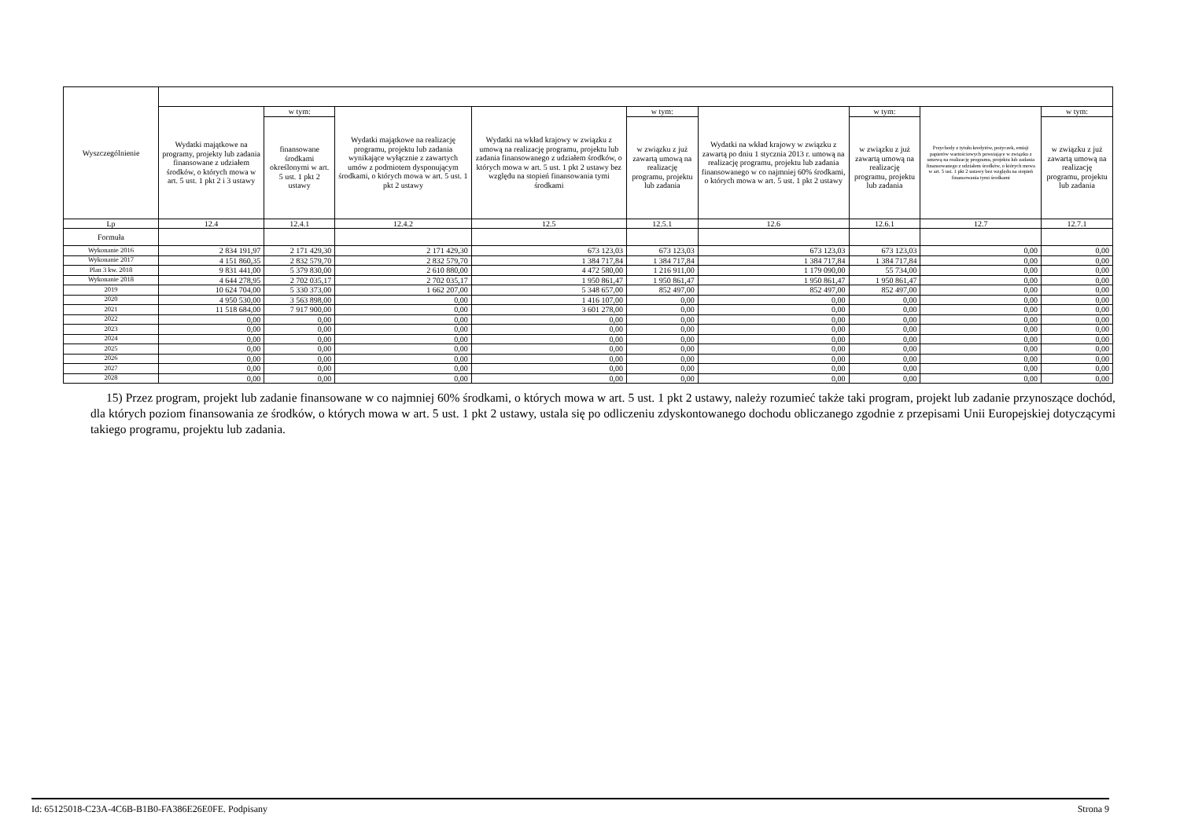| Wyszczególnienie | | | | | | | | | |
| --- | --- | --- | --- | --- | --- | --- | --- | --- | --- |
| | Wydatki majątkowe na programy, projekty lub zadania finansowane z udziałem środków, o których mowa w art. 5 ust. 1 pkt 2 i 3 ustawy | w tym: | Wydatki majątkowe na realizację programu, projektu lub zadania wynikające wyłącznie z zawartych umów z podmiotem dysponującym środkami, o których mowa w art. 5 ust. 1 pkt 2 ustawy | Wydatki na wkład krajowy w związku z umową na realizację programu, projektu lub zadania finansowanego z udziałem środków, o których mowa w art. 5 ust. 1 pkt 2 ustawy bez względu na stopień finansowania tymi środkami | w tym: | Wydatki na wkład krajowy w związku z zawartą po dniu 1 stycznia 2013 r. umową na realizację programu, projektu lub zadania finansowanego w co najmniej 60% środkami, o których mowa w art. 5 ust. 1 pkt 2 ustawy | w tym: | Przychody z tytułu kredytów, pożyczek, emisji papierów wartościowych powstające w związku z umową na realizację programu, projektu lub zadania finansowanego z udziałem środków, o których mowa w art. 5 ust. 1 pkt 2 ustawy bez względu na stopień finansowania tymi środkami | w tym: |
| | | finansowane środkami określonymi w art. 5 ust. 1 pkt 2 ustawy | | | w związku z już zawartą umową na realizację programu, projektu lub zadania | | w związku z już zawartą umową na realizację programu, projektu lub zadania | | w związku z już zawartą umową na realizację programu, projektu lub zadania |
| Lp | 12.4 | 12.4.1 | 12.4.2 | 12.5 | 12.5.1 | 12.6 | 12.6.1 | 12.7 | 12.7.1 |
| Formuła | | | | | | | | | |
| Wykonanie 2016 | 2 834 191,97 | 2 171 429,30 | 2 171 429,30 | 673 123,03 | 673 123,03 | 673 123,03 | 673 123,03 | 0,00 | 0,00 |
| Wykonanie 2017 | 4 151 860,35 | 2 832 579,70 | 2 832 579,70 | 1 384 717,84 | 1 384 717,84 | 1 384 717,84 | 1 384 717,84 | 0,00 | 0,00 |
| Plan 3 kw. 2018 | 9 831 441,00 | 5 379 830,00 | 2 610 880,00 | 4 472 580,00 | 1 216 911,00 | 1 179 090,00 | 55 734,00 | 0,00 | 0,00 |
| Wykonanie 2018 | 4 644 278,95 | 2 702 035,17 | 2 702 035,17 | 1 950 861,47 | 1 950 861,47 | 1 950 861,47 | 1 950 861,47 | 0,00 | 0,00 |
| 2019 | 10 624 704,00 | 5 330 373,00 | 1 662 207,00 | 5 348 657,00 | 852 497,00 | 852 497,00 | 852 497,00 | 0,00 | 0,00 |
| 2020 | 4 950 530,00 | 3 563 898,00 | 0,00 | 1 416 107,00 | 0,00 | 0,00 | 0,00 | 0,00 | 0,00 |
| 2021 | 11 518 684,00 | 7 917 900,00 | 0,00 | 3 601 278,00 | 0,00 | 0,00 | 0,00 | 0,00 | 0,00 |
| 2022 | 0,00 | 0,00 | 0,00 | 0,00 | 0,00 | 0,00 | 0,00 | 0,00 | 0,00 |
| 2023 | 0,00 | 0,00 | 0,00 | 0,00 | 0,00 | 0,00 | 0,00 | 0,00 | 0,00 |
| 2024 | 0,00 | 0,00 | 0,00 | 0,00 | 0,00 | 0,00 | 0,00 | 0,00 | 0,00 |
| 2025 | 0,00 | 0,00 | 0,00 | 0,00 | 0,00 | 0,00 | 0,00 | 0,00 | 0,00 |
| 2026 | 0,00 | 0,00 | 0,00 | 0,00 | 0,00 | 0,00 | 0,00 | 0,00 | 0,00 |
| 2027 | 0,00 | 0,00 | 0,00 | 0,00 | 0,00 | 0,00 | 0,00 | 0,00 | 0,00 |
| 2028 | 0,00 | 0,00 | 0,00 | 0,00 | 0,00 | 0,00 | 0,00 | 0,00 | 0,00 |
15) Przez program, projekt lub zadanie finansowane w co najmniej 60% środkami, o których mowa w art. 5 ust. 1 pkt 2 ustawy, należy rozumieć także taki program, projekt lub zadanie przynoszące dochód, dla których poziom finansowania ze środków, o których mowa w art. 5 ust. 1 pkt 2 ustawy, ustala się po odliczeniu zdyskontowanego dochodu obliczanego zgodnie z przepisami Unii Europejskiej dotyczącymi takiego programu, projektu lub zadania.
Id: 65125018-C23A-4C6B-B1B0-FA386E26E0FE. Podpisany Strona 9